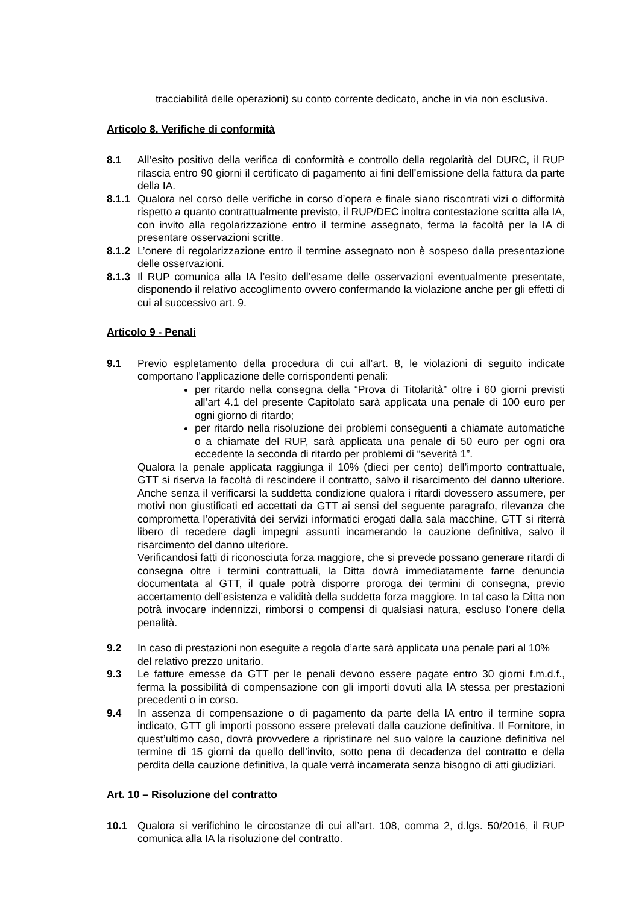tracciabilità delle operazioni) su conto corrente dedicato, anche in via non esclusiva.
Articolo 8. Verifiche di conformità
8.1 All’esito positivo della verifica di conformità e controllo della regolarità del DURC, il RUP rilascia entro 90 giorni il certificato di pagamento ai fini dell’emissione della fattura da parte della IA.
8.1.1
Qualora nel corso delle verifiche in corso d’opera e finale siano riscontrati vizi o difformità rispetto a quanto contrattualmente previsto, il RUP/DEC inoltra contestazione scritta alla IA, con invito alla regolarizzazione entro il termine assegnato, ferma la facoltà per la IA di presentare osservazioni scritte.
8.1.2
L’onere di regolarizzazione entro il termine assegnato non è sospeso dalla presentazione delle osservazioni.
8.1.3
Il RUP comunica alla IA l’esito dell’esame delle osservazioni eventualmente presentate, disponendo il relativo accoglimento ovvero confermando la violazione anche per gli effetti di cui al successivo art. 9.
Articolo 9 - Penali
9.1 Previo espletamento della procedura di cui all’art. 8, le violazioni di seguito indicate comportano l’applicazione delle corrispondenti penali:
per ritardo nella consegna della “Prova di Titolarità” oltre i 60 giorni previsti all’art 4.1 del presente Capitolato sarà applicata una penale di 100 euro per ogni giorno di ritardo;
per ritardo nella risoluzione dei problemi conseguenti a chiamate automatiche o a chiamate del RUP, sarà applicata una penale di 50 euro per ogni ora eccedente la seconda di ritardo per problemi di “severità 1”.
Qualora la penale applicata raggiunga il 10% (dieci per cento) dell’importo contrattuale, GTT si riserva la facoltà di rescindere il contratto, salvo il risarcimento del danno ulteriore. Anche senza il verificarsi la suddetta condizione qualora i ritardi dovessero assumere, per motivi non giustificati ed accettati da GTT ai sensi del seguente paragrafo, rilevanza che comprometta l’operatività dei servizi informatici erogati dalla sala macchine, GTT si riterrà libero di recedere dagli impegni assunti incamerando la cauzione definitiva, salvo il risarcimento del danno ulteriore.
Verificandosi fatti di riconosciuta forza maggiore, che si prevede possano generare ritardi di consegna oltre i termini contrattuali, la Ditta dovrà immediatamente farne denuncia documentata al GTT, il quale potrà disporre proroga dei termini di consegna, previo accertamento dell’esistenza e validità della suddetta forza maggiore. In tal caso la Ditta non potrà invocare indennizzi, rimborsi o compensi di qualsiasi natura, escluso l’onere della penalità.
9.2 In caso di prestazioni non eseguite a regola d’arte sarà applicata una penale pari al 10% del relativo prezzo unitario.
9.3 Le fatture emesse da GTT per le penali devono essere pagate entro 30 giorni f.m.d.f., ferma la possibilità di compensazione con gli importi dovuti alla IA stessa per prestazioni precedenti o in corso.
9.4 In assenza di compensazione o di pagamento da parte della IA entro il termine sopra indicato, GTT gli importi possono essere prelevati dalla cauzione definitiva. Il Fornitore, in quest’ultimo caso, dovrà provvedere a ripristinare nel suo valore la cauzione definitiva nel termine di 15 giorni da quello dell’invito, sotto pena di decadenza del contratto e della perdita della cauzione definitiva, la quale verrà incamerata senza bisogno di atti giudiziari.
Art. 10 – Risoluzione del contratto
10.1 Qualora si verifichino le circostanze di cui all’art. 108, comma 2, d.lgs. 50/2016, il RUP comunica alla IA la risoluzione del contratto.